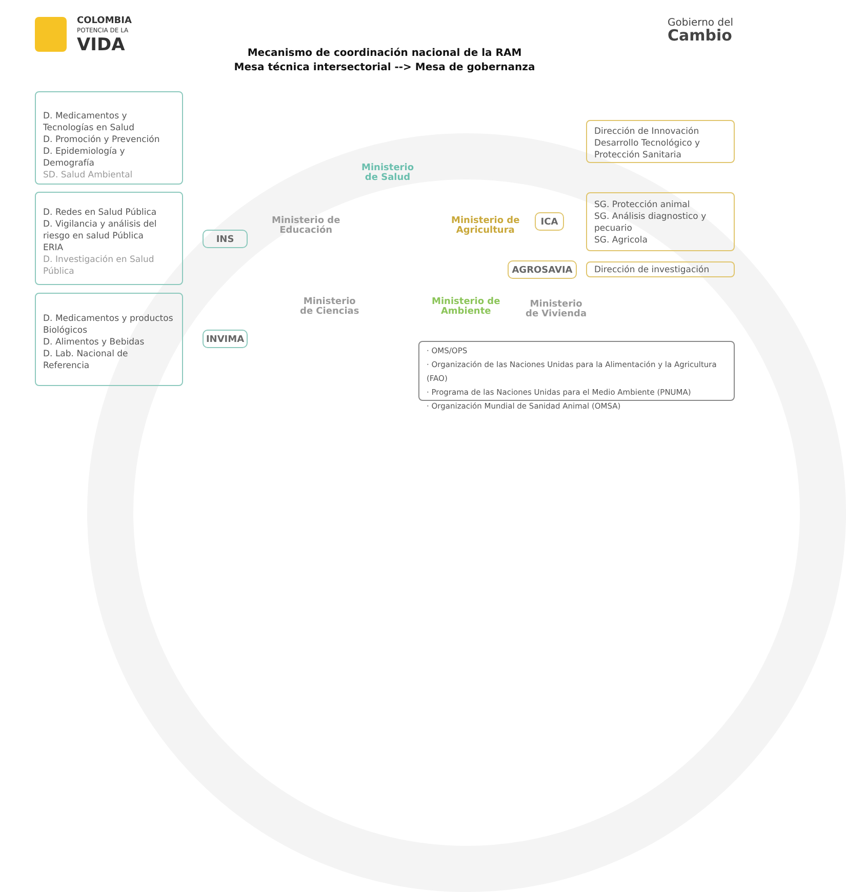COLOMBIA
POTENCIA DE LA
VIDA
Gobierno del
Cambio
Mecanismo de coordinación nacional de la RAM
Mesa técnica intersectorial --> Mesa de gobernanza
D. Medicamentos y Tecnologías en Salud
D. Promoción y Prevención
D. Epidemiología y Demografía
SD. Salud Ambiental
D. Redes en Salud Pública
D. Vigilancia y análisis del riesgo en salud Pública
ERIA
D. Investigación en Salud Pública
D. Medicamentos y productos Biológicos
D. Alimentos y Bebidas
D. Lab. Nacional de Referencia
INS
INVIMA
Ministerio
de Salud
Ministerio de
Educación
Ministerio de
Agricultura
Ministerio
de Ciencias
Ministerio de
Ambiente
Ministerio
de Vivienda
ICA
AGROSAVIA
Dirección de Innovación Desarrollo Tecnológico y Protección Sanitaria
SG. Protección animal
SG. Análisis diagnostico y pecuario
SG. Agricola
Dirección de investigación
· OMS/OPS
· Organización de las Naciones Unidas para la Alimentación y la Agricultura (FAO)
· Programa de las Naciones Unidas para el Medio Ambiente (PNUMA)
· Organización Mundial de Sanidad Animal (OMSA)